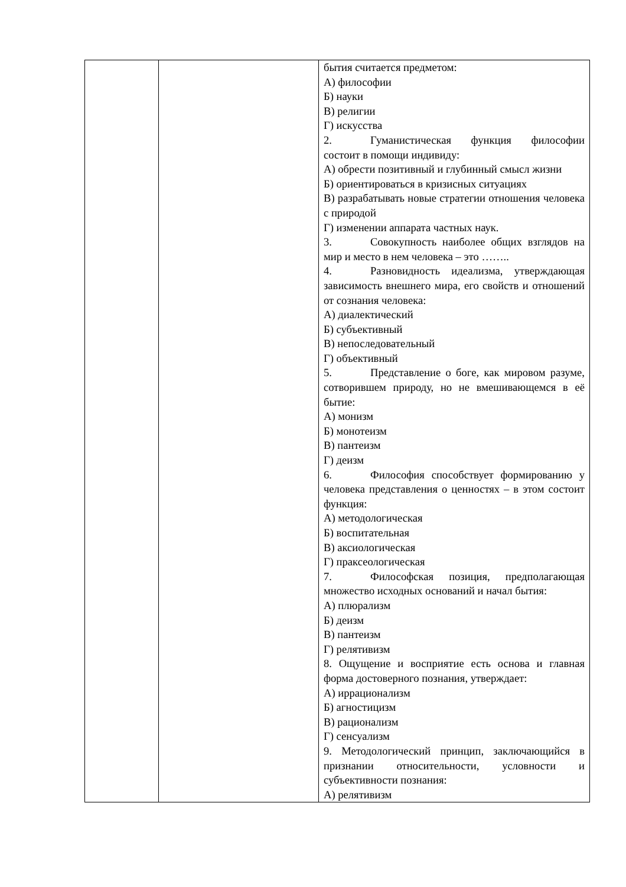| | | бытия считается предметом: А) философии Б) науки В) религии Г) искусства 2. Гуманистическая функция философии состоит в помощи индивиду: А) обрести позитивный и глубинный смысл жизни Б) ориентироваться в кризисных ситуациях В) разрабатывать новые стратегии отношения человека с природой Г) изменении аппарата частных наук. 3. Совокупность наиболее общих взглядов на мир и место в нем человека – это …….. 4. Разновидность идеализма, утверждающая зависимость внешнего мира, его свойств и отношений от сознания человека: А) диалектический Б) субъективный В) непоследовательный Г) объективный 5. Представление о боге, как мировом разуме, сотворившем природу, но не вмешивающемся в её бытие: А) монизм Б) монотеизм В) пантеизм Г) деизм 6. Философия способствует формированию у человека представления о ценностях – в этом состоит функция: А) методологическая Б) воспитательная В) аксиологическая Г) праксеологическая 7. Философская позиция, предполагающая множество исходных оснований и начал бытия: А) плюрализм Б) деизм В) пантеизм Г) релятивизм 8. Ощущение и восприятие есть основа и главная форма достоверного познания, утверждает: А) иррационализм Б) агностицизм В) рационализм Г) сенсуализм 9. Методологический принцип, заключающийся в признании относительности, условности и субъективности познания: А) релятивизм |